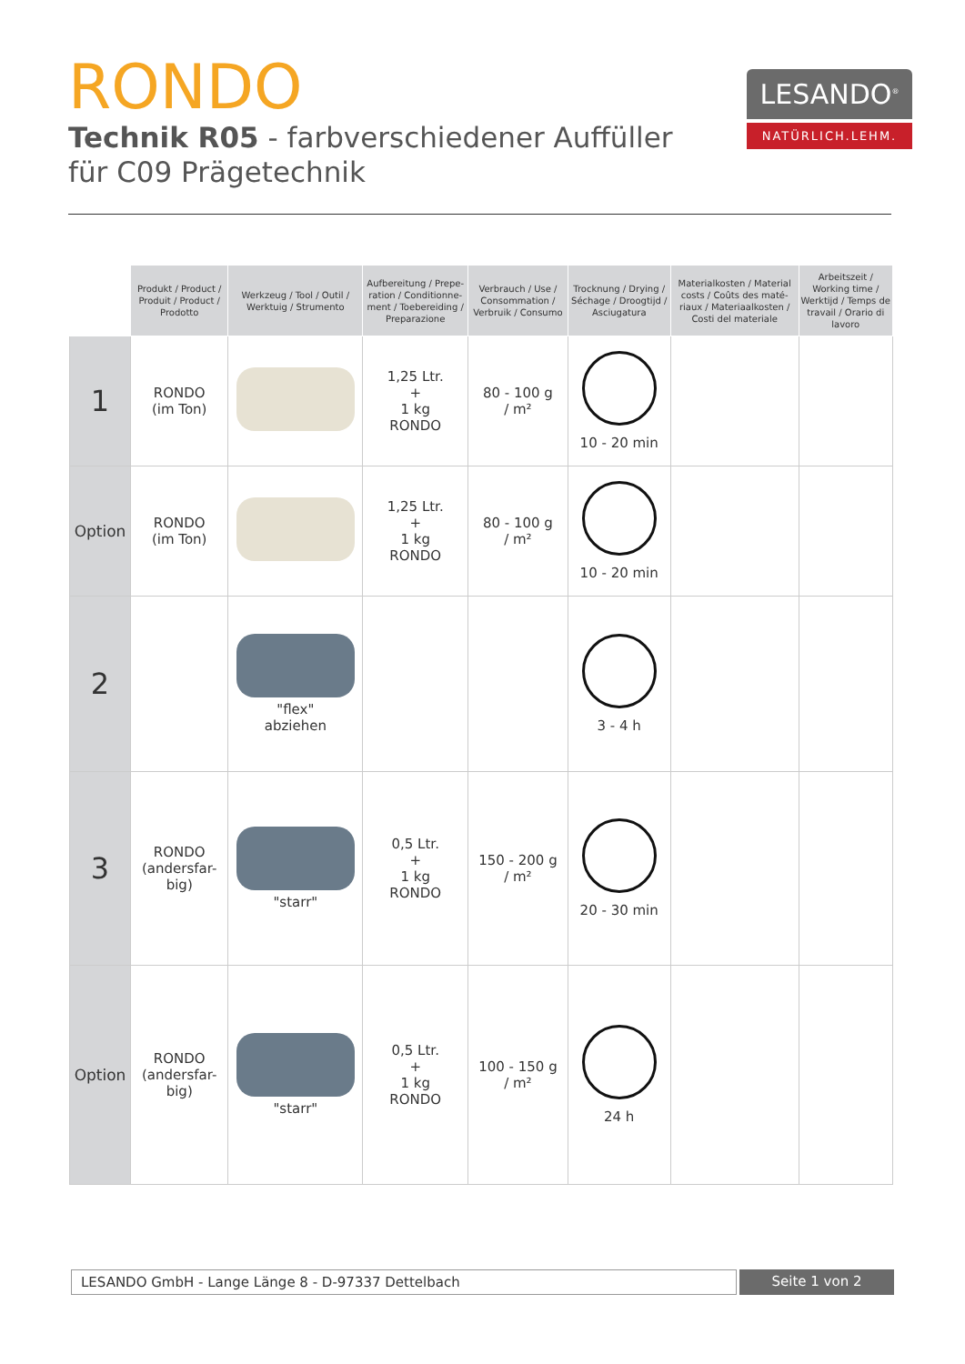RONDO
Technik R05 - farbverschiedener Auffüller
für C09 Prägetechnik
LESANDO<sup>®</sup>
NATÜRLICH.LEHM.
| | Produkt / Product / Produit / Pro­duct / Prodotto | Werkzeug / Tool / Outil / Werktuig / Strumento | Aufbereitung / Prepe­ration / Conditionne­ment / Toebereiding / Preparazione | Verbrauch / Use / Consommation / Verbruik / Consumo | Trocknung / Drying / Séchage / Droogtijd / Asciugatura | Materialkosten / Material costs / Coûts des maté­riaux / Materiaalkosten / Costi del materiale | Arbeitszeit / Working time / Werktijd / Temps de travail / Orario di lavoro |
| --- | --- | --- | --- | --- | --- | --- | --- |
| 1 | RONDO (im Ton) | | 1,25 Ltr. + 1 kg RONDO | 80 - 100 g / m² | 10 - 20 min | | |
| Option | RONDO (im Ton) | | 1,25 Ltr. + 1 kg RONDO | 80 - 100 g / m² | 10 - 20 min | | |
| 2 | | "flex" abziehen | | | 3 - 4 h | | |
| 3 | RONDO (andersfar- big) | "starr" | 0,5 Ltr. + 1 kg RONDO | 150 - 200 g / m² | 20 - 30 min | | |
| Option | RONDO (andersfar- big) | "starr" | 0,5 Ltr. + 1 kg RONDO | 100 - 150 g / m² | 24 h | | |
LESANDO GmbH - Lange Länge 8 - D-97337 Dettelbach
Seite 1 von 2